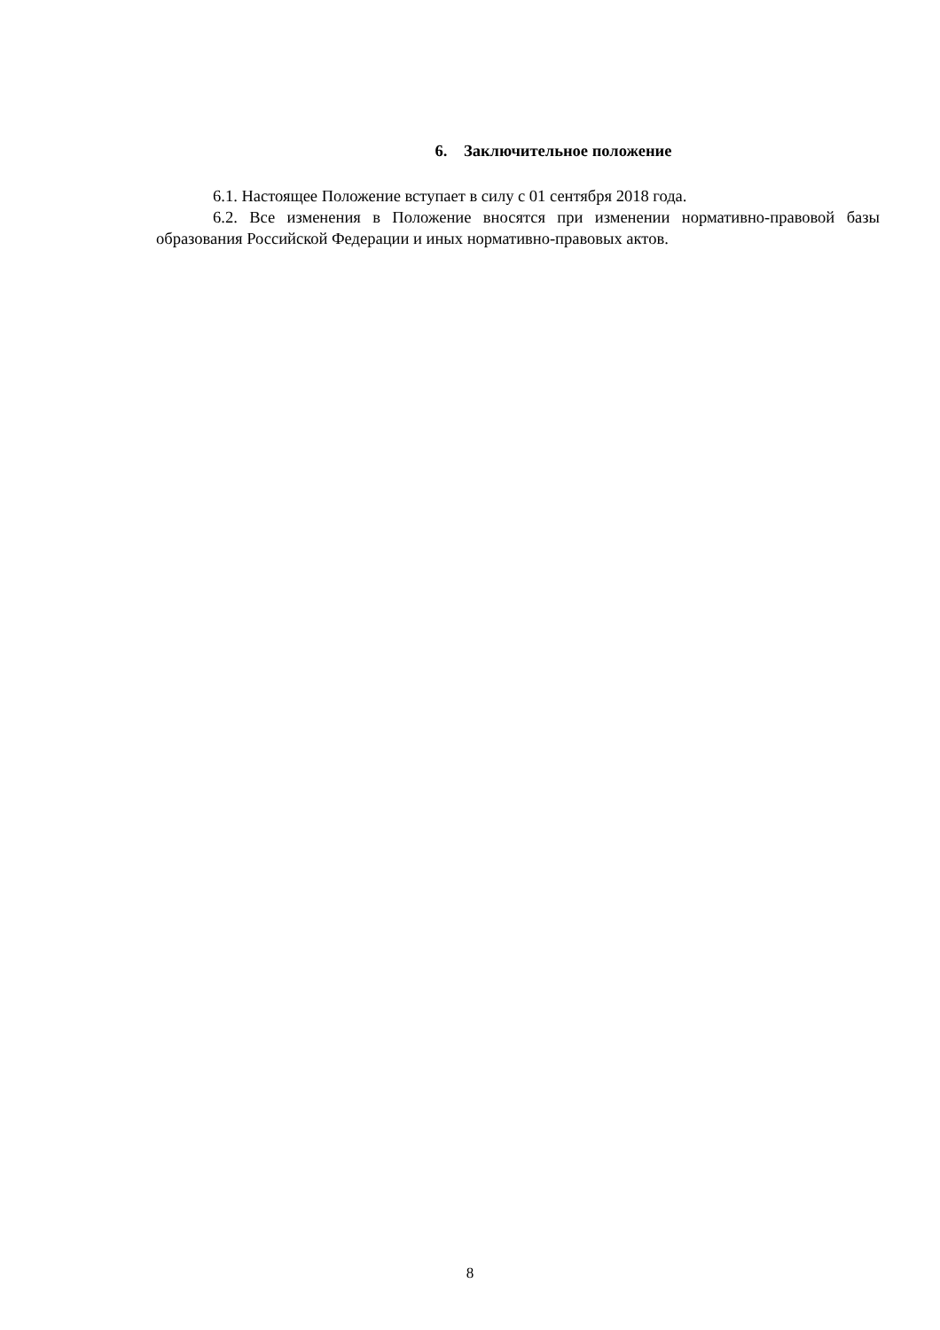6. Заключительное положение
6.1. Настоящее Положение вступает в силу с 01 сентября 2018 года.
6.2. Все изменения в Положение вносятся при изменении нормативно-правовой базы образования Российской Федерации и иных нормативно-правовых актов.
8